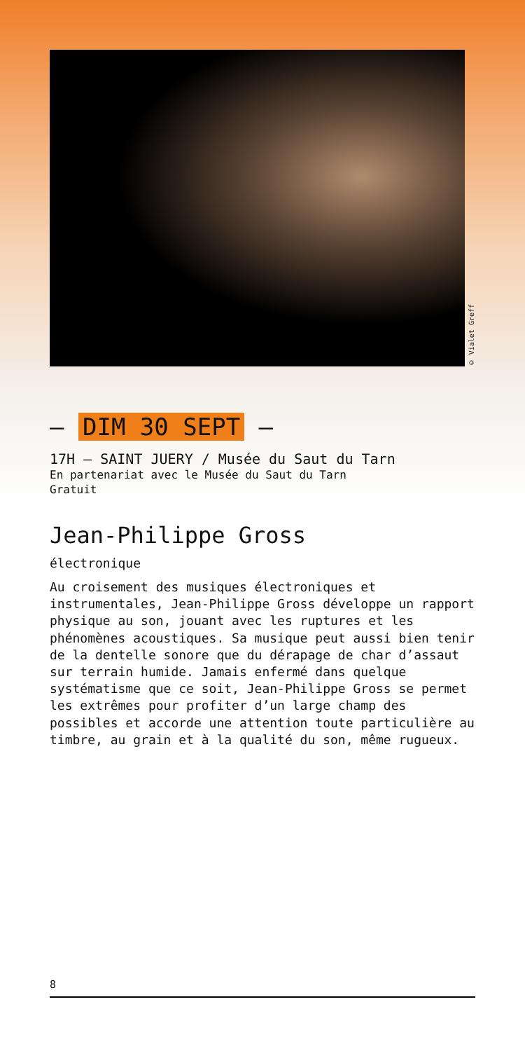© Vialet Greff
— DIM 30 SEPT —
17H — SAINT JUERY / Musée du Saut du Tarn
En partenariat avec le Musée du Saut du Tarn
Gratuit
Jean-Philippe Gross
électronique
Au croisement des musiques électroniques et instrumentales, Jean-Philippe Gross développe un rapport physique au son, jouant avec les ruptures et les phénomènes acoustiques. Sa musique peut aussi bien tenir de la dentelle sonore que du dérapage de char d’assaut sur terrain humide. Jamais enfermé dans quelque systématisme que ce soit, Jean-Philippe Gross se permet les extrêmes pour profiter d’un large champ des possibles et accorde une attention toute particulière au timbre, au grain et à la qualité du son, même rugueux.
8